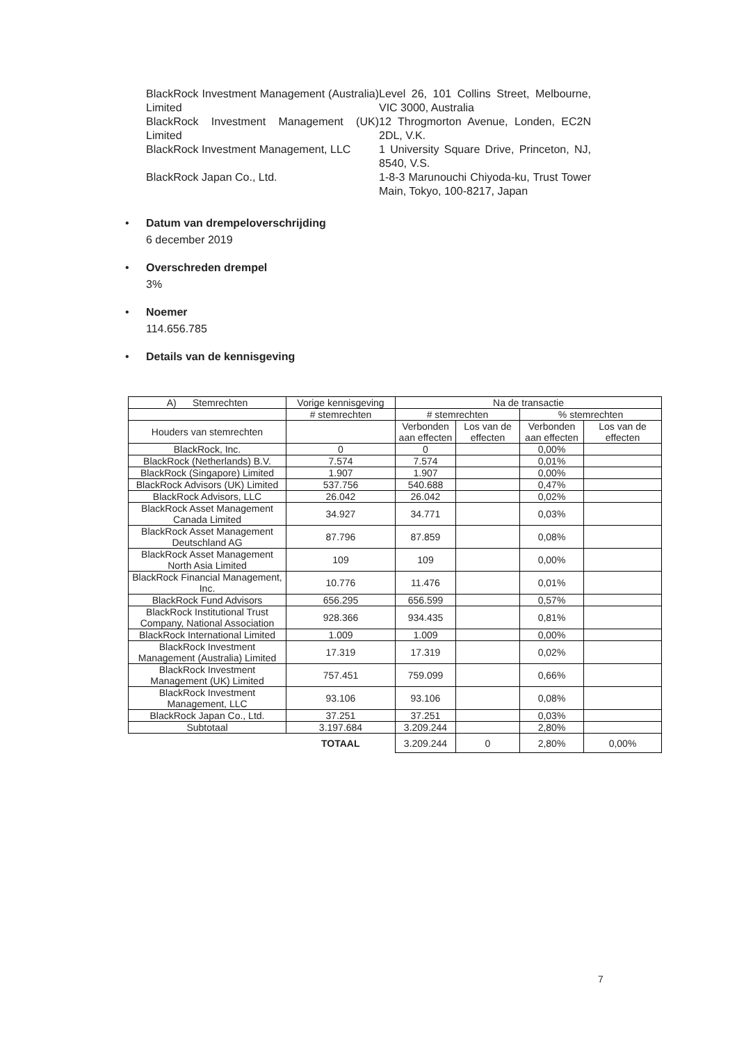| BlackRock Investment Management (Australia) Limited | Level 26, 101 Collins Street, Melbourne, VIC 3000, Australia |
| BlackRock Investment Management (UK) Limited | 12 Throgmorton Avenue, Londen, EC2N 2DL, V.K. |
| BlackRock Investment Management, LLC | 1 University Square Drive, Princeton, NJ, 8540, V.S. |
| BlackRock Japan Co., Ltd. | 1-8-3 Marunouchi Chiyoda-ku, Trust Tower Main, Tokyo, 100-8217, Japan |
• Datum van drempeloverschrijding
6 december 2019
• Overschreden drempel
3%
• Noemer
114.656.785
• Details van de kennisgeving
| A) Stemrechten | Vorige kennisgeving | Na de transactie | | | |
| --- | --- | --- | --- | --- | --- |
| | # stemrechten | # stemrechten | | % stemrechten | |
| Houders van stemrechten | | Verbonden aan effecten | Los van de effecten | Verbonden aan effecten | Los van de effecten |
| BlackRock, Inc. | 0 | 0 | | 0,00% | |
| BlackRock (Netherlands) B.V. | 7.574 | 7.574 | | 0,01% | |
| BlackRock (Singapore) Limited | 1.907 | 1.907 | | 0,00% | |
| BlackRock Advisors (UK) Limited | 537.756 | 540.688 | | 0,47% | |
| BlackRock Advisors, LLC | 26.042 | 26.042 | | 0,02% | |
| BlackRock Asset Management Canada Limited | 34.927 | 34.771 | | 0,03% | |
| BlackRock Asset Management Deutschland AG | 87.796 | 87.859 | | 0,08% | |
| BlackRock Asset Management North Asia Limited | 109 | 109 | | 0,00% | |
| BlackRock Financial Management, Inc. | 10.776 | 11.476 | | 0,01% | |
| BlackRock Fund Advisors | 656.295 | 656.599 | | 0,57% | |
| BlackRock Institutional Trust Company, National Association | 928.366 | 934.435 | | 0,81% | |
| BlackRock International Limited | 1.009 | 1.009 | | 0,00% | |
| BlackRock Investment Management (Australia) Limited | 17.319 | 17.319 | | 0,02% | |
| BlackRock Investment Management (UK) Limited | 757.451 | 759.099 | | 0,66% | |
| BlackRock Investment Management, LLC | 93.106 | 93.106 | | 0,08% | |
| BlackRock Japan Co., Ltd. | 37.251 | 37.251 | | 0,03% | |
| Subtotaal | 3.197.684 | 3.209.244 | | 2,80% | |
| | TOTAAL | 3.209.244 | 0 | 2,80% | 0,00% |
7